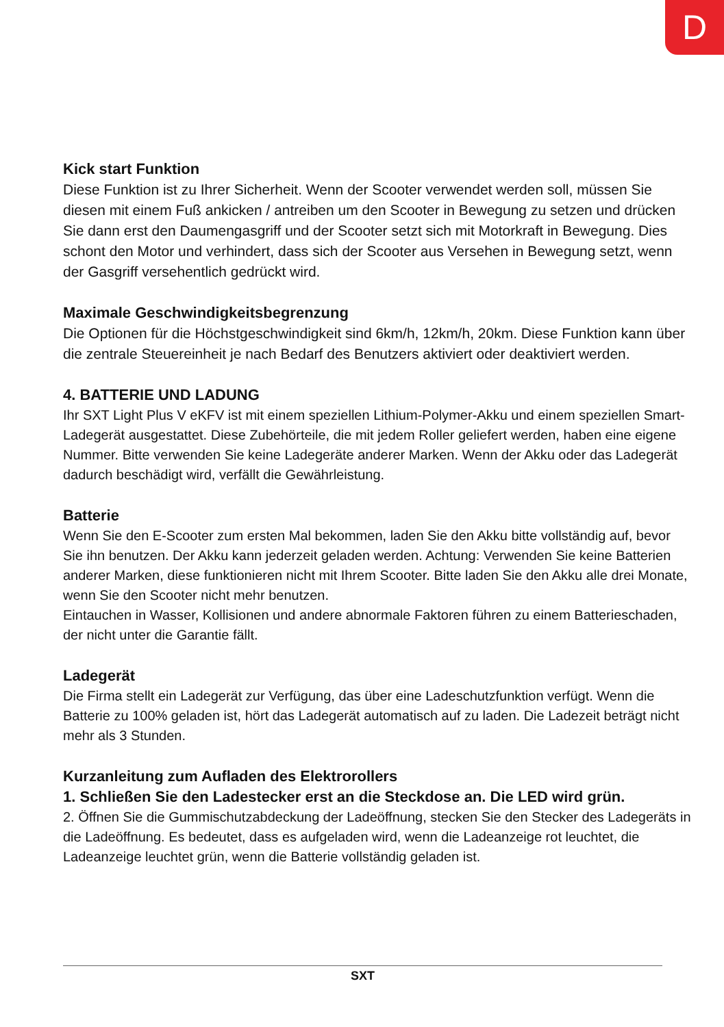D
Kick start Funktion
Diese Funktion ist zu Ihrer Sicherheit. Wenn der Scooter verwendet werden soll, müssen Sie diesen mit einem Fuß ankicken / antreiben um den Scooter in Bewegung zu setzen und drücken Sie dann erst den Daumengasgriff und der Scooter setzt sich mit Motorkraft in Bewegung. Dies schont den Motor und verhindert, dass sich der Scooter aus Versehen in Bewegung setzt, wenn der Gasgriff versehentlich gedrückt wird.
Maximale Geschwindigkeitsbegrenzung
Die Optionen für die Höchstgeschwindigkeit sind 6km/h, 12km/h, 20km. Diese Funktion kann über die zentrale Steuereinheit je nach Bedarf des Benutzers aktiviert oder deaktiviert werden.
4. BATTERIE UND LADUNG
Ihr SXT Light Plus V eKFV ist mit einem speziellen Lithium-Polymer-Akku und einem speziellen Smart-Ladegerät ausgestattet. Diese Zubehörteile, die mit jedem Roller geliefert werden, haben eine eigene Nummer. Bitte verwenden Sie keine Ladegeräte anderer Marken. Wenn der Akku oder das Ladegerät dadurch beschädigt wird, verfällt die Gewährleistung.
Batterie
Wenn Sie den E-Scooter zum ersten Mal bekommen, laden Sie den Akku bitte vollständig auf, bevor Sie ihn benutzen. Der Akku kann jederzeit geladen werden. Achtung: Verwenden Sie keine Batterien anderer Marken, diese funktionieren nicht mit Ihrem Scooter. Bitte laden Sie den Akku alle drei Monate, wenn Sie den Scooter nicht mehr benutzen.
Eintauchen in Wasser, Kollisionen und andere abnormale Faktoren führen zu einem Batterieschaden, der nicht unter die Garantie fällt.
Ladegerät
Die Firma stellt ein Ladegerät zur Verfügung, das über eine Ladeschutzfunktion verfügt. Wenn die Batterie zu 100% geladen ist, hört das Ladegerät automatisch auf zu laden. Die Ladezeit beträgt nicht mehr als 3 Stunden.
Kurzanleitung zum Aufladen des Elektrorollers
1. Schließen Sie den Ladestecker erst an die Steckdose an. Die LED wird grün.
2. Öffnen Sie die Gummischutzabdeckung der Ladeöffnung, stecken Sie den Stecker des Ladegeräts in die Ladeöffnung. Es bedeutet, dass es aufgeladen wird, wenn die Ladeanzeige rot leuchtet, die Ladeanzeige leuchtet grün, wenn die Batterie vollständig geladen ist.
SXT